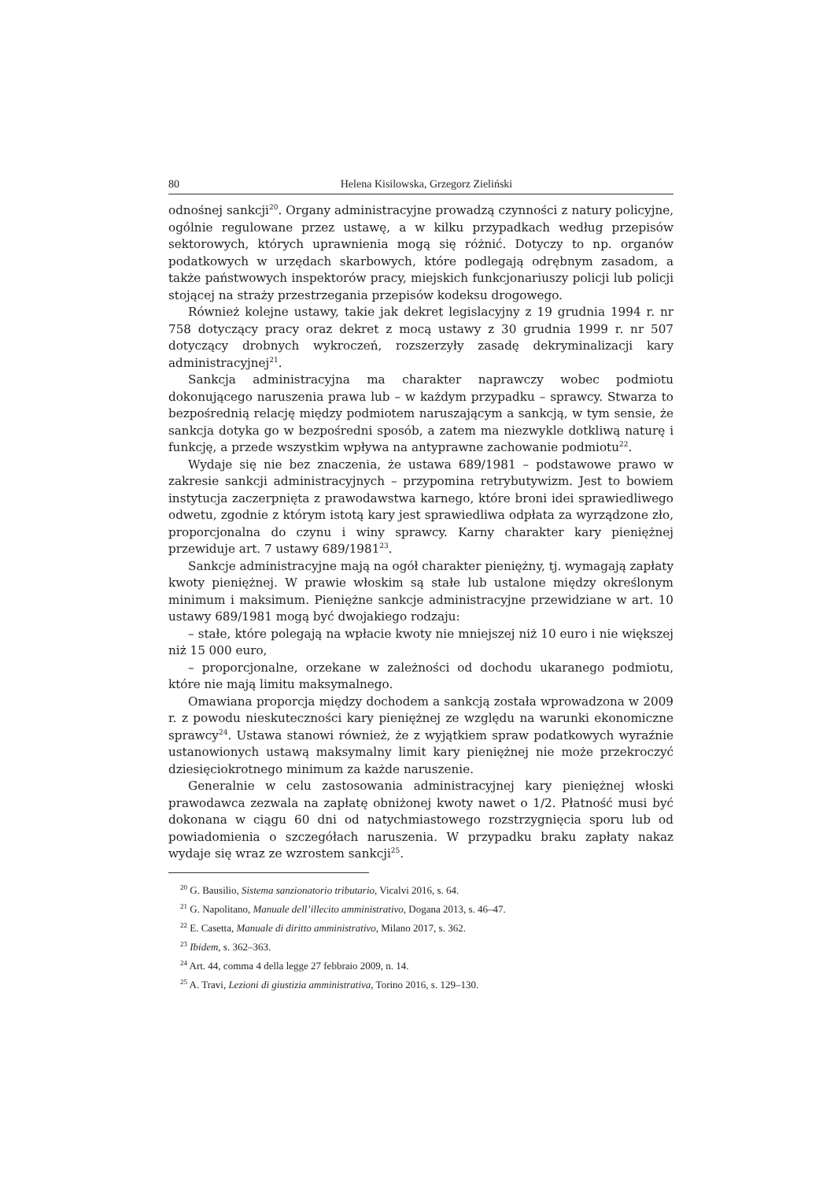80 Helena Kisilowska, Grzegorz Zieliński
odnośnej sankcji<sup>20</sup>. Organy administracyjne prowadzą czynności z natury policyjne, ogólnie regulowane przez ustawę, a w kilku przypadkach według przepisów sektorowych, których uprawnienia mogą się różnić. Dotyczy to np. organów podatkowych w urzędach skarbowych, które podlegają odrębnym zasadom, a także państwowych inspektorów pracy, miejskich funkcjonariuszy policji lub policji stojącej na straży przestrzegania przepisów kodeksu drogowego.
Również kolejne ustawy, takie jak dekret legislacyjny z 19 grudnia 1994 r. nr 758 dotyczący pracy oraz dekret z mocą ustawy z 30 grudnia 1999 r. nr 507 dotyczący drobnych wykroczeń, rozszerzyły zasadę dekryminalizacji kary administracyjnej<sup>21</sup>.
Sankcja administracyjna ma charakter naprawczy wobec podmiotu dokonującego naruszenia prawa lub – w każdym przypadku – sprawcy. Stwarza to bezpośrednią relację między podmiotem naruszającym a sankcją, w tym sensie, że sankcja dotyka go w bezpośredni sposób, a zatem ma niezwykle dotkliwą naturę i funkcję, a przede wszystkim wpływa na antyprawne zachowanie podmiotu<sup>22</sup>.
Wydaje się nie bez znaczenia, że ustawa 689/1981 – podstawowe prawo w zakresie sankcji administracyjnych – przypomina retrybutywizm. Jest to bowiem instytucja zaczerpnięta z prawodawstwa karnego, które broni idei sprawiedliwego odwetu, zgodnie z którym istotą kary jest sprawiedliwa odpłata za wyrządzone zło, proporcjonalna do czynu i winy sprawcy. Karny charakter kary pieniężnej przewiduje art. 7 ustawy 689/1981<sup>23</sup>.
Sankcje administracyjne mają na ogół charakter pieniężny, tj. wymagają zapłaty kwoty pieniężnej. W prawie włoskim są stałe lub ustalone między określonym minimum i maksimum. Pieniężne sankcje administracyjne przewidziane w art. 10 ustawy 689/1981 mogą być dwojakiego rodzaju:
– stałe, które polegają na wpłacie kwoty nie mniejszej niż 10 euro i nie większej niż 15 000 euro,
– proporcjonalne, orzekane w zależności od dochodu ukaranego podmiotu, które nie mają limitu maksymalnego.
Omawiana proporcja między dochodem a sankcją została wprowadzona w 2009 r. z powodu nieskuteczności kary pieniężnej ze względu na warunki ekonomiczne sprawcy<sup>24</sup>. Ustawa stanowi również, że z wyjątkiem spraw podatkowych wyraźnie ustanowionych ustawą maksymalny limit kary pieniężnej nie może przekroczyć dziesięciokrotnego minimum za każde naruszenie.
Generalnie w celu zastosowania administracyjnej kary pieniężnej włoski prawodawca zezwala na zapłatę obniżonej kwoty nawet o 1/2. Płatność musi być dokonana w ciągu 60 dni od natychmiastowego rozstrzygnięcia sporu lub od powiadomienia o szczegółach naruszenia. W przypadku braku zapłaty nakaz wydaje się wraz ze wzrostem sankcji<sup>25</sup>.
<sup>20</sup> G. Bausilio, Sistema sanzionatorio tributario, Vicalvi 2016, s. 64.
<sup>21</sup> G. Napolitano, Manuale dell’illecito amministrativo, Dogana 2013, s. 46–47.
<sup>22</sup> E. Casetta, Manuale di diritto amministrativo, Milano 2017, s. 362.
<sup>23</sup> Ibidem, s. 362–363.
<sup>24</sup> Art. 44, comma 4 della legge 27 febbraio 2009, n. 14.
<sup>25</sup> A. Travi, Lezioni di giustizia amministrativa, Torino 2016, s. 129–130.